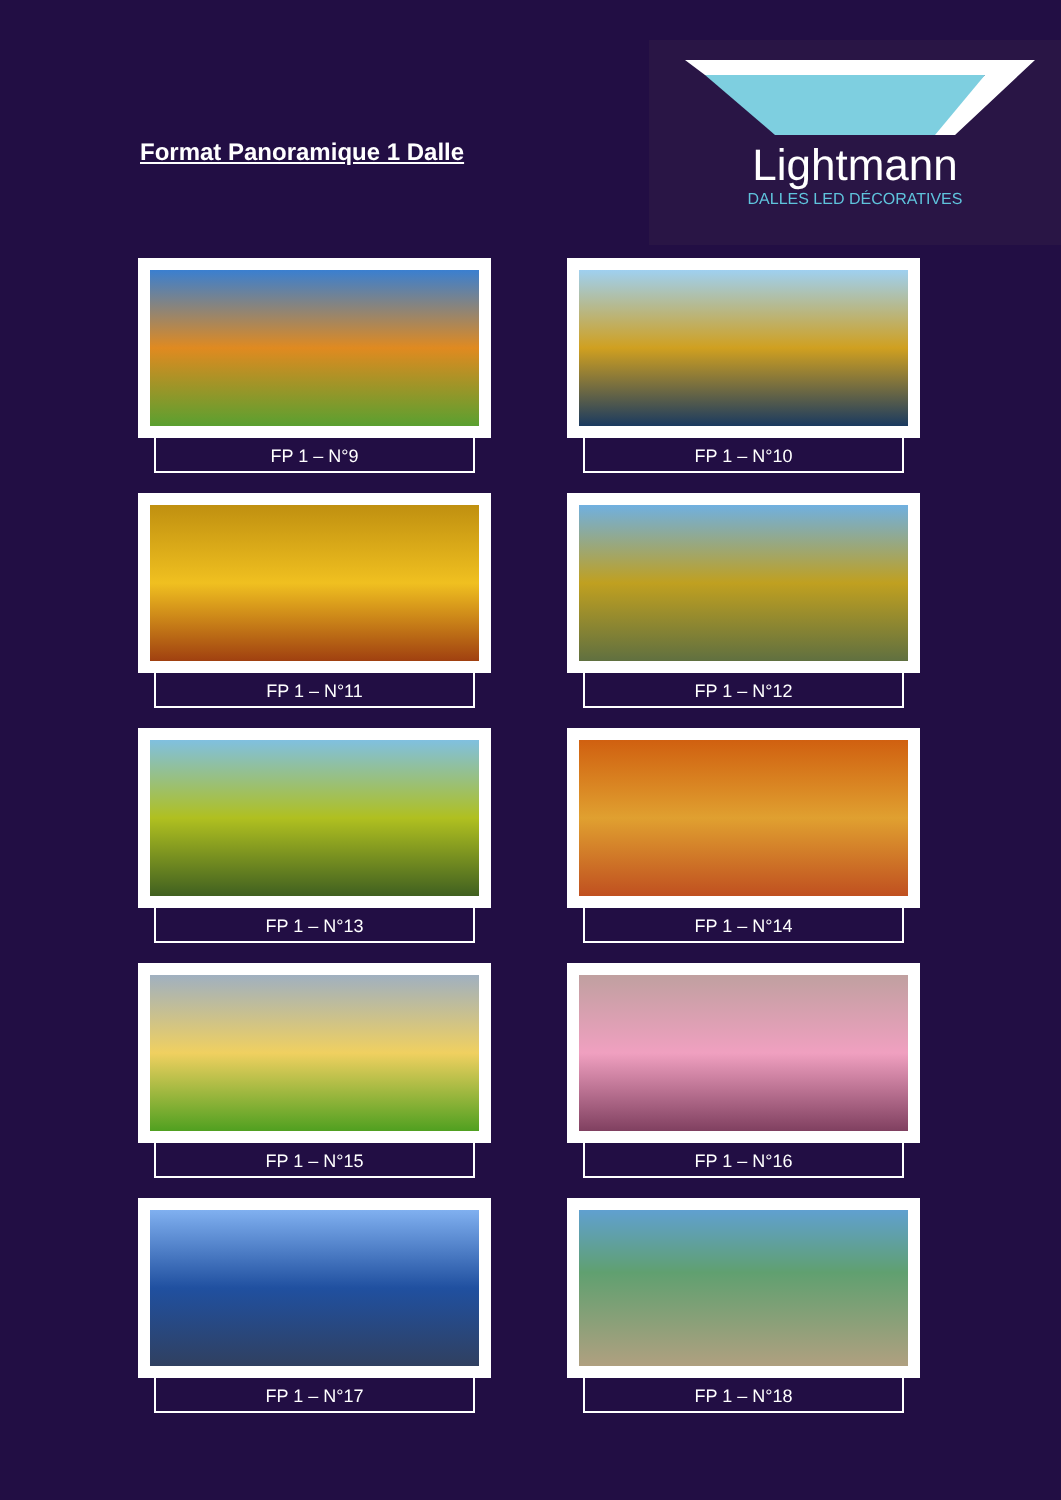Format Panoramique 1 Dalle
Lightmann
DALLES LED DÉCORATIVES
FP 1 – N°9
FP 1 – N°10
FP 1 – N°11
FP 1 – N°12
FP 1 – N°13
FP 1 – N°14
FP 1 – N°15
FP 1 – N°16
FP 1 – N°17
FP 1 – N°18